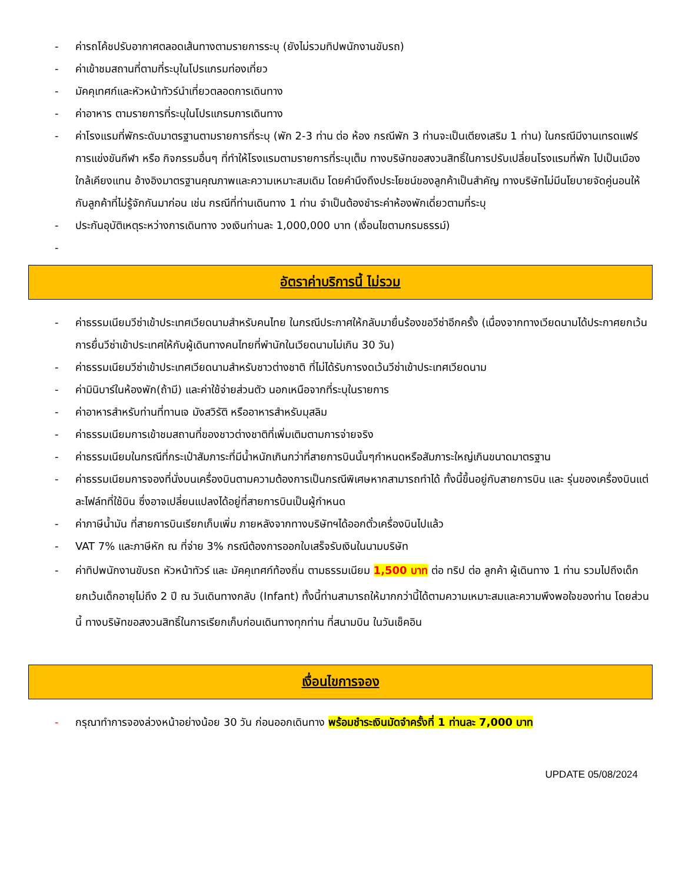- ค่ารถโค้ชปรับอากาศตลอดเส้นทางตามรายการระบุ (ยังไม่รวมทิปพนักงานขับรถ)
- ค่าเข้าชมสถานที่ตามที่ระบุในโปรแกรมท่องเที่ยว
- มัคคุเทศก์และหัวหน้าทัวร์นำเที่ยวตลอดการเดินทาง
- ค่าอาหาร ตามรายการที่ระบุในโปรแกรมการเดินทาง
- ค่าโรงแรมที่พักระดับมาตรฐานตามรายการที่ระบุ (พัก 2-3 ท่าน ต่อ ห้อง กรณีพัก 3 ท่านจะเป็นเตียงเสริม 1 ท่าน) ในกรณีมีงานเทรดแฟร์ การแข่งขันกีฬา หรือ กิจกรรมอื่นๆ ที่ทำให้โรงแรมตามรายการที่ระบุเต็ม ทางบริษัทขอสงวนสิทธิ์ในการปรับเปลี่ยนโรงแรมที่พัก ไปเป็นเมืองใกล้เคียงแทน อ้างอิงมาตรฐานคุณภาพและความเหมาะสมเดิม โดยคำนึงถึงประโยชน์ของลูกค้าเป็นสำคัญ ทางบริษัทไม่มีนโยบายจัดคู่นอนให้กับลูกค้าที่ไม่รู้จักกันมาก่อน เช่น กรณีที่ท่านเดินทาง 1 ท่าน จำเป็นต้องชำระค่าห้องพักเดี่ยวตามที่ระบุ
- ประกันอุบัติเหตุระหว่างการเดินทาง วงเงินท่านละ 1,000,000 บาท (เงื่อนไขตามกรมธรรม์)
-
อัตราค่าบริการนี้ ไม่รวม
- ค่าธรรมเนียมวีซ่าเข้าประเทศเวียดนามสำหรับคนไทย ในกรณีประกาศให้กลับมายื่นร้องขอวีซ่าอีกครั้ง (เนื่องจากทางเวียดนามได้ประกาศยกเว้นการยื่นวีซ่าเข้าประเทศให้กับผู้เดินทางคนไทยที่พำนักในเวียดนามไม่เกิน 30 วัน)
- ค่าธรรมเนียมวีซ่าเข้าประเทศเวียดนามสำหรับชาวต่างชาติ ที่ไม่ได้รับการงดเว้นวีซ่าเข้าประเทศเวียดนาม
- ค่ามินิบาร์ในห้องพัก(ถ้ามี) และค่าใช้จ่ายส่วนตัว นอกเหนือจากที่ระบุในรายการ
- ค่าอาหารสำหรับท่านที่ทานเจ มังสวิรัติ หรืออาหารสำหรับมุสลิม
- ค่าธรรมเนียมการเข้าชมสถานที่ของชาวต่างชาติที่เพิ่มเติมตามการจ่ายจริง
- ค่าธรรมเนียมในกรณีที่กระเป๋าสัมภาระที่มีน้ำหนักเกินกว่าที่สายการบินนั้นๆกำหนดหรือสัมภาระใหญ่เกินขนาดมาตรฐาน
- ค่าธรรมเนียมการจองที่นั่งบนเครื่องบินตามความต้องการเป็นกรณีพิเศษหากสามารถทำได้ ทั้งนี้ขึ้นอยู่กับสายการบิน และ รุ่นของเครื่องบินแต่ละไฟล์ทที่ใช้บิน ซึ่งอาจเปลี่ยนแปลงได้อยู่ที่สายการบินเป็นผู้กำหนด
- ค่าภาษีน้ำมัน ที่สายการบินเรียกเก็บเพิ่ม ภายหลังจากทางบริษัทฯได้ออกตั๋วเครื่องบินไปแล้ว
- VAT 7% และภาษีหัก ณ ที่จ่าย 3% กรณีต้องการออกใบเสร็จรับเงินในนามบริษัท
- ค่าทิปพนักงานขับรถ หัวหน้าทัวร์ และ มัคคุเทศก์ท้องถิ่น ตามธรรมเนียม 1,500 บาท ต่อ ทริป ต่อ ลูกค้า ผู้เดินทาง 1 ท่าน รวมไปถึงเด็ก ยกเว้นเด็กอายุไม่ถึง 2 ปี ณ วันเดินทางกลับ (Infant) ทั้งนี้ท่านสามารถให้มากกว่านี้ได้ตามความเหมาะสมและความพึงพอใจของท่าน โดยส่วนนี้ ทางบริษัทขอสงวนสิทธิ์ในการเรียกเก็บก่อนเดินทางทุกท่าน ที่สนามบิน ในวันเช็คอิน
เงื่อนไขการจอง
- กรุณาทำการจองล่วงหน้าอย่างน้อย 30 วัน ก่อนออกเดินทาง พร้อมชำระเงินมัดจำครั้งที่ 1 ท่านละ 7,000 บาท
UPDATE 05/08/2024